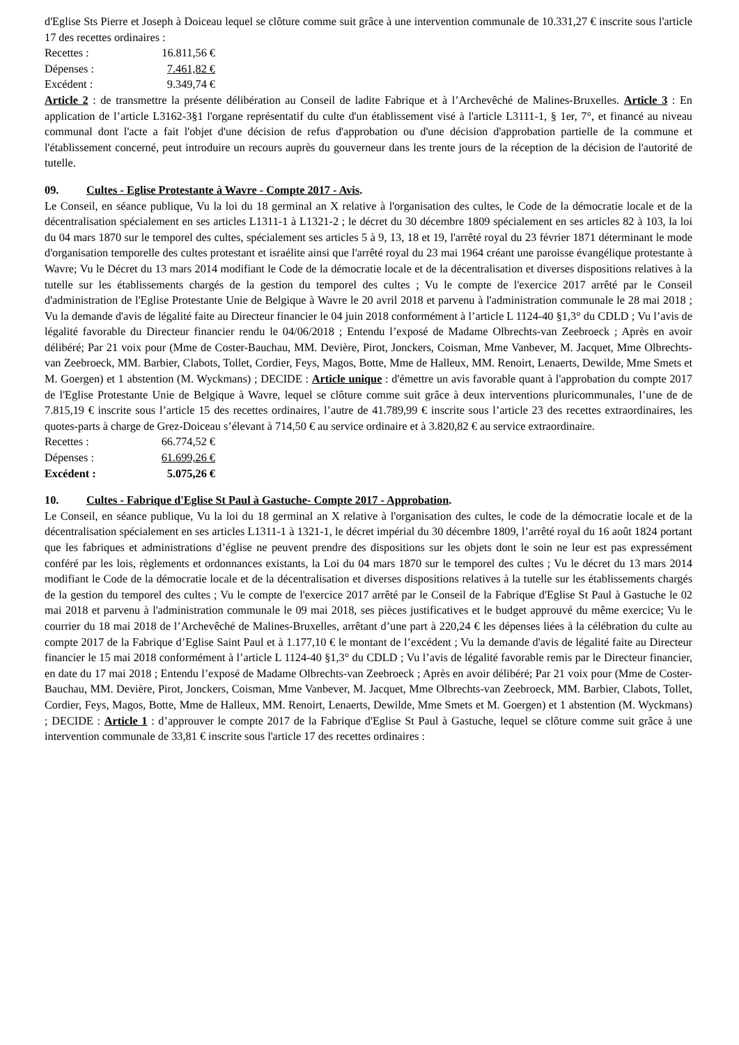d'Eglise Sts Pierre et Joseph à Doiceau lequel se clôture comme suit grâce à une intervention communale de 10.331,27 € inscrite sous l'article 17 des recettes ordinaires :
Recettes : 16.811,56 €
Dépenses : 7.461,82 €
Excédent : 9.349,74 €
Article 2 : de transmettre la présente délibération au Conseil de ladite Fabrique et à l’Archevêché de Malines-Bruxelles. Article 3 : En application de l’article L3162-3§1 l'organe représentatif du culte d'un établissement visé à l'article L3111-1, § 1er, 7°, et financé au niveau communal dont l'acte a fait l'objet d'une décision de refus d'approbation ou d'une décision d'approbation partielle de la commune et l'établissement concerné, peut introduire un recours auprès du gouverneur dans les trente jours de la réception de la décision de l'autorité de tutelle.
09. Cultes - Eglise Protestante à Wavre - Compte 2017 - Avis.
Le Conseil, en séance publique, Vu la loi du 18 germinal an X relative à l'organisation des cultes, le Code de la démocratie locale et de la décentralisation spécialement en ses articles L1311-1 à L1321-2 ; le décret du 30 décembre 1809 spécialement en ses articles 82 à 103, la loi du 04 mars 1870 sur le temporel des cultes, spécialement ses articles 5 à 9, 13, 18 et 19, l'arrêté royal du 23 février 1871 déterminant le mode d'organisation temporelle des cultes protestant et israélite ainsi que l'arrêté royal du 23 mai 1964 créant une paroisse évangélique protestante à Wavre; Vu le Décret du 13 mars 2014 modifiant le Code de la démocratie locale et de la décentralisation et diverses dispositions relatives à la tutelle sur les établissements chargés de la gestion du temporel des cultes ; Vu le compte de l'exercice 2017 arrêté par le Conseil d'administration de l'Eglise Protestante Unie de Belgique à Wavre le 20 avril 2018 et parvenu à l'administration communale le 28 mai 2018 ; Vu la demande d'avis de légalité faite au Directeur financier le 04 juin 2018 conformément à l’article L 1124-40 §1,3° du CDLD ; Vu l’avis de légalité favorable du Directeur financier rendu le 04/06/2018 ; Entendu l’exposé de Madame Olbrechts-van Zeebroeck ; Après en avoir délibéré; Par 21 voix pour (Mme de Coster-Bauchau, MM. Devière, Pirot, Jonckers, Coisman, Mme Vanbever, M. Jacquet, Mme Olbrechts-van Zeebroeck, MM. Barbier, Clabots, Tollet, Cordier, Feys, Magos, Botte, Mme de Halleux, MM. Renoirt, Lenaerts, Dewilde, Mme Smets et M. Goergen) et 1 abstention (M. Wyckmans) ; DECIDE : Article unique : d'émettre un avis favorable quant à l'approbation du compte 2017 de l'Eglise Protestante Unie de Belgique à Wavre, lequel se clôture comme suit grâce à deux interventions pluricommunales, l’une de de 7.815,19 € inscrite sous l’article 15 des recettes ordinaires, l’autre de 41.789,99 € inscrite sous l’article 23 des recettes extraordinaires, les quotes-parts à charge de Grez-Doiceau s’élevant à 714,50 € au service ordinaire et à 3.820,82 € au service extraordinaire.
Recettes : 66.774,52 €
Dépenses : 61.699,26 €
Excédent : 5.075,26 €
10. Cultes - Fabrique d'Eglise St Paul à Gastuche- Compte 2017 - Approbation.
Le Conseil, en séance publique, Vu la loi du 18 germinal an X relative à l'organisation des cultes, le code de la démocratie locale et de la décentralisation spécialement en ses articles L1311-1 à 1321-1, le décret impérial du 30 décembre 1809, l’arrêté royal du 16 août 1824 portant que les fabriques et administrations d’église ne peuvent prendre des dispositions sur les objets dont le soin ne leur est pas expressément conféré par les lois, règlements et ordonnances existants, la Loi du 04 mars 1870 sur le temporel des cultes ; Vu le décret du 13 mars 2014 modifiant le Code de la démocratie locale et de la décentralisation et diverses dispositions relatives à la tutelle sur les établissements chargés de la gestion du temporel des cultes ; Vu le compte de l'exercice 2017 arrêté par le Conseil de la Fabrique d'Eglise St Paul à Gastuche le 02 mai 2018 et parvenu à l'administration communale le 09 mai 2018, ses pièces justificatives et le budget approuvé du même exercice; Vu le courrier du 18 mai 2018 de l’Archevêché de Malines-Bruxelles, arrêtant d’une part à 220,24 € les dépenses liées à la célébration du culte au compte 2017 de la Fabrique d’Eglise Saint Paul et à 1.177,10 € le montant de l’excédent ; Vu la demande d'avis de légalité faite au Directeur financier le 15 mai 2018 conformément à l’article L 1124-40 §1,3° du CDLD ; Vu l’avis de légalité favorable remis par le Directeur financier, en date du 17 mai 2018 ; Entendu l’exposé de Madame Olbrechts-van Zeebroeck ; Après en avoir délibéré; Par 21 voix pour (Mme de Coster-Bauchau, MM. Devière, Pirot, Jonckers, Coisman, Mme Vanbever, M. Jacquet, Mme Olbrechts-van Zeebroeck, MM. Barbier, Clabots, Tollet, Cordier, Feys, Magos, Botte, Mme de Halleux, MM. Renoirt, Lenaerts, Dewilde, Mme Smets et M. Goergen) et 1 abstention (M. Wyckmans) ; DECIDE : Article 1 : d’approuver le compte 2017 de la Fabrique d'Eglise St Paul à Gastuche, lequel se clôture comme suit grâce à une intervention communale de 33,81 € inscrite sous l'article 17 des recettes ordinaires :